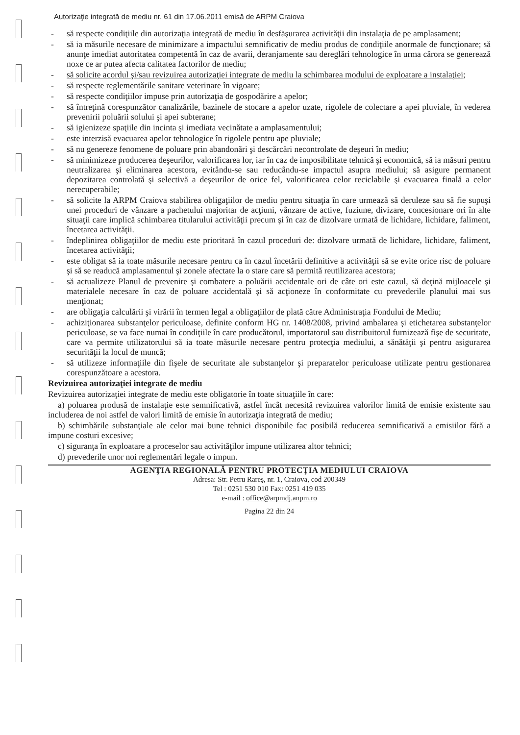Autorizaţie integrată de mediu nr. 61 din 17.06.2011 emisă de ARPM Craiova
- să respecte condiţiile din autorizaţia integrată de mediu în desfăşurarea activităţii din instalaţia de pe amplasament;
- să ia măsurile necesare de minimizare a impactului semnificativ de mediu produs de condiţiile anormale de funcţionare; să anunţe imediat autoritatea competentă în caz de avarii, deranjamente sau dereglări tehnologice în urma cărora se generează noxe ce ar putea afecta calitatea factorilor de mediu;
- să solicite acordul şi/sau revizuirea autorizaţiei integrate de mediu la schimbarea modului de exploatare a instalaţiei;
- să respecte reglementările sanitare veterinare în vigoare;
- să respecte condiţiilor impuse prin autorizaţia de gospodărire a apelor;
- să întreţină corespunzător canalizările, bazinele de stocare a apelor uzate, rigolele de colectare a apei pluviale, în vederea prevenirii poluării solului şi apei subterane;
- să igienizeze spaţiile din incinta şi imediata vecinătate a amplasamentului;
- este interzisă evacuarea apelor tehnologice în rigolele pentru ape pluviale;
- să nu genereze fenomene de poluare prin abandonări şi descărcări necontrolate de deşeuri în mediu;
- să minimizeze producerea deşeurilor, valorificarea lor, iar în caz de imposibilitate tehnică şi economică, să ia măsuri pentru neutralizarea şi eliminarea acestora, evitându-se sau reducându-se impactul asupra mediului; să asigure permanent depozitarea controlată şi selectivă a deşeurilor de orice fel, valorificarea celor reciclabile şi evacuarea finală a celor nerecuperabile;
- să solicite la ARPM Craiova stabilirea obligaţiilor de mediu pentru situaţia în care urmează să deruleze sau să fie supuşi unei proceduri de vânzare a pachetului majoritar de acţiuni, vânzare de active, fuziune, divizare, concesionare ori în alte situaţii care implică schimbarea titularului activităţii precum şi în caz de dizolvare urmată de lichidare, lichidare, faliment, încetarea activităţii.
- îndeplinirea obligaţiilor de mediu este prioritară în cazul proceduri de: dizolvare urmată de lichidare, lichidare, faliment, încetarea activităţii;
- este obligat să ia toate măsurile necesare pentru ca în cazul încetării definitive a activităţii să se evite orice risc de poluare şi să se readucă amplasamentul şi zonele afectate la o stare care să permită reutilizarea acestora;
- să actualizeze Planul de prevenire şi combatere a poluării accidentale ori de câte ori este cazul, să deţină mijloacele şi materialele necesare în caz de poluare accidentală şi să acţioneze în conformitate cu prevederile planului mai sus menţionat;
- are obligaţia calculării şi virării în termen legal a obligaţiilor de plată către Administraţia Fondului de Mediu;
- achiziţionarea substanţelor periculoase, definite conform HG nr. 1408/2008, privind ambalarea şi etichetarea substanţelor periculoase, se va face numai în condiţiile în care producătorul, importatorul sau distribuitorul furnizează fişe de securitate, care va permite utilizatorului să ia toate măsurile necesare pentru protecţia mediului, a sănătăţii şi pentru asigurarea securităţii la locul de muncă;
- să utilizeze informaţiile din fişele de securitate ale substanţelor şi preparatelor periculoase utilizate pentru gestionarea corespunzătoare a acestora.
Revizuirea autorizaţiei integrate de mediu
Revizuirea autorizaţiei integrate de mediu este obligatorie în toate situaţiile în care:
a) poluarea produsă de instalaţie este semnificativă, astfel încât necesită revizuirea valorilor limită de emisie existente sau includerea de noi astfel de valori limită de emisie în autorizaţia integrată de mediu;
b) schimbările substanţiale ale celor mai bune tehnici disponibile fac posibilă reducerea semnificativă a emisiilor fără a impune costuri excesive;
c) siguranţa în exploatare a proceselor sau activităţilor impune utilizarea altor tehnici;
d) prevederile unor noi reglementări legale o impun.
AGENŢIA REGIONALĂ PENTRU PROTECŢIA MEDIULUI CRAIOVA
Adresa: Str. Petru Rareş, nr. 1, Craiova, cod 200349
Tel : 0251 530 010 Fax: 0251 419 035
e-mail : office@arpmdj.anpm.ro
Pagina 22 din 24